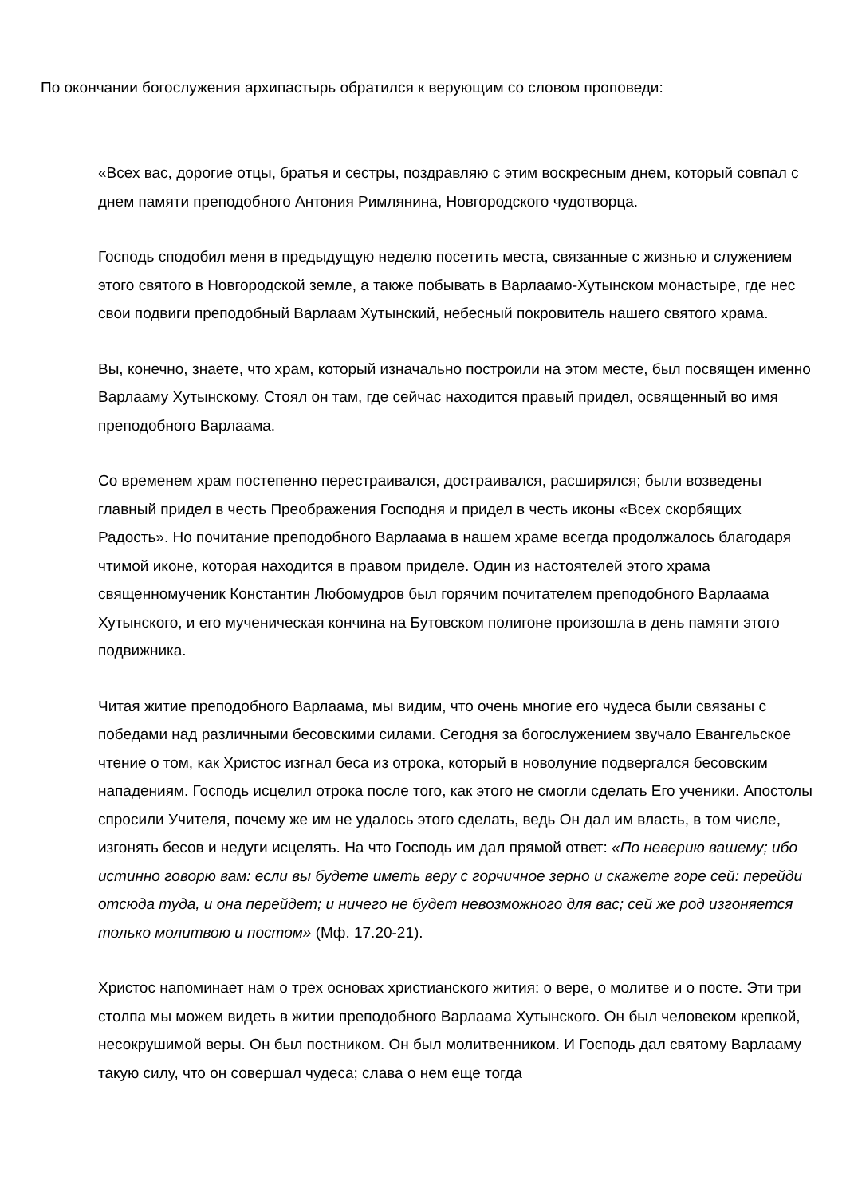По окончании богослужения архипастырь обратился к верующим со словом проповеди:
«Всех вас, дорогие отцы, братья и сестры, поздравляю с этим воскресным днем, который совпал с днем памяти преподобного Антония Римлянина, Новгородского чудотворца.
Господь сподобил меня в предыдущую неделю посетить места, связанные с жизнью и служением этого святого в Новгородской земле, а также побывать в Варлаамо-Хутынском монастыре, где нес свои подвиги преподобный Варлаам Хутынский, небесный покровитель нашего святого храма.
Вы, конечно, знаете, что храм, который изначально построили на этом месте, был посвящен именно Варлааму Хутынскому. Стоял он там, где сейчас находится правый придел, освященный во имя преподобного Варлаама.
Со временем храм постепенно перестраивался, достраивался, расширялся; были возведены главный придел в честь Преображения Господня и придел в честь иконы «Всех скорбящих Радость». Но почитание преподобного Варлаама в нашем храме всегда продолжалось благодаря чтимой иконе, которая находится в правом приделе. Один из настоятелей этого храма священномученик Константин Любомудров был горячим почитателем преподобного Варлаама Хутынского, и его мученическая кончина на Бутовском полигоне произошла в день памяти этого подвижника.
Читая житие преподобного Варлаама, мы видим, что очень многие его чудеса были связаны с победами над различными бесовскими силами. Сегодня за богослужением звучало Евангельское чтение о том, как Христос изгнал беса из отрока, который в новолуние подвергался бесовским нападениям. Господь исцелил отрока после того, как этого не смогли сделать Его ученики. Апостолы спросили Учителя, почему же им не удалось этого сделать, ведь Он дал им власть, в том числе, изгонять бесов и недуги исцелять. На что Господь им дал прямой ответ: «По неверию вашему; ибо истинно говорю вам: если вы будете иметь веру с горчичное зерно и скажете горе сей: перейди отсюда туда, и она перейдет; и ничего не будет невозможного для вас; сей же род изгоняется только молитвою и постом» (Мф. 17.20-21).
Христос напоминает нам о трех основах христианского жития: о вере, о молитве и о посте. Эти три столпа мы можем видеть в житии преподобного Варлаама Хутынского. Он был человеком крепкой, несокрушимой веры. Он был постником. Он был молитвенником. И Господь дал святому Варлааму такую силу, что он совершал чудеса; слава о нем еще тогда